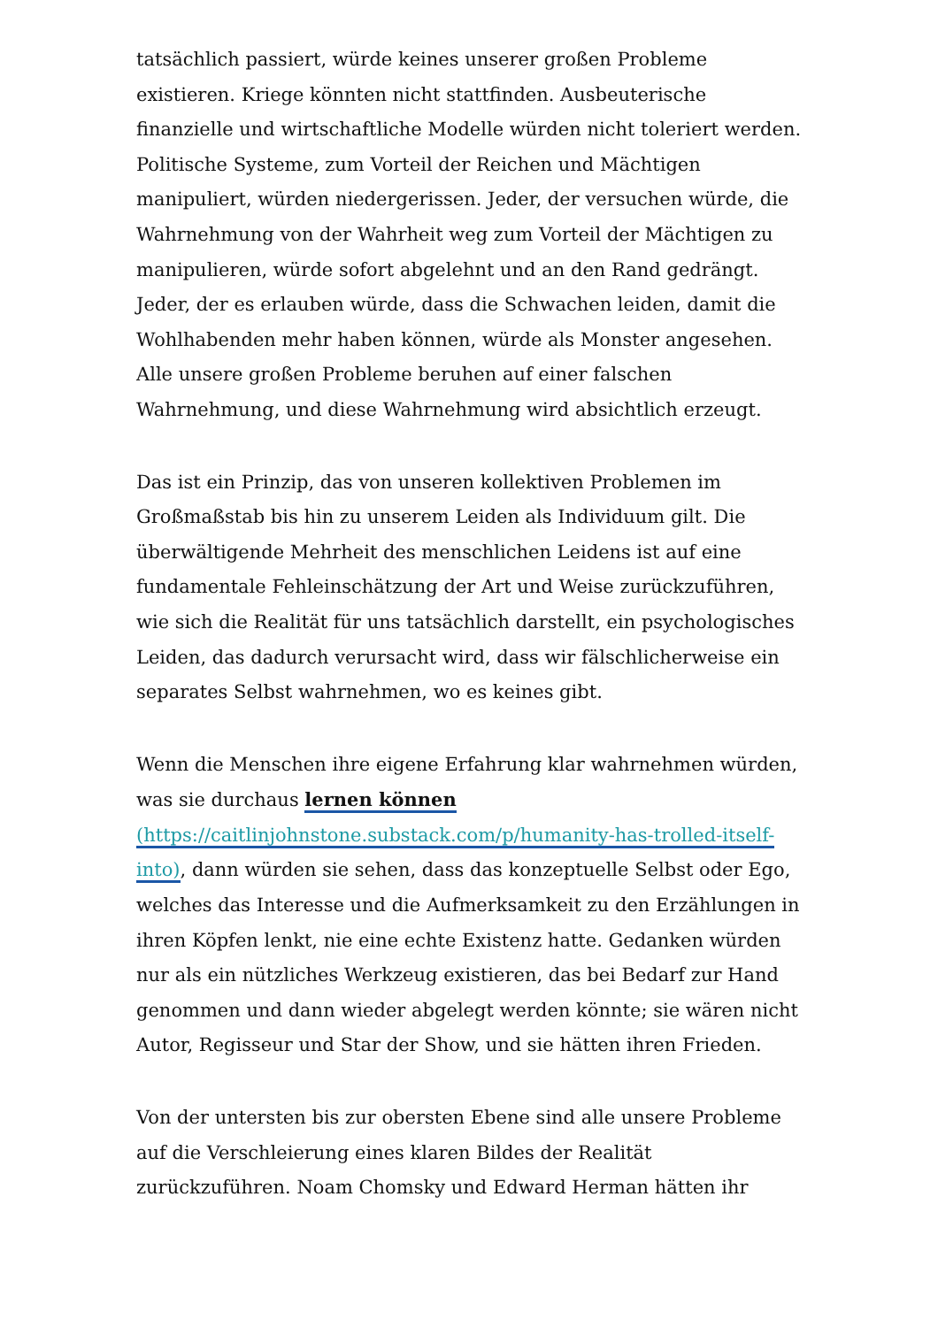tatsächlich passiert, würde keines unserer großen Probleme existieren. Kriege könnten nicht stattfinden. Ausbeuterische finanzielle und wirtschaftliche Modelle würden nicht toleriert werden. Politische Systeme, zum Vorteil der Reichen und Mächtigen manipuliert, würden niedergerissen. Jeder, der versuchen würde, die Wahrnehmung von der Wahrheit weg zum Vorteil der Mächtigen zu manipulieren, würde sofort abgelehnt und an den Rand gedrängt. Jeder, der es erlauben würde, dass die Schwachen leiden, damit die Wohlhabenden mehr haben können, würde als Monster angesehen. Alle unsere großen Probleme beruhen auf einer falschen Wahrnehmung, und diese Wahrnehmung wird absichtlich erzeugt.
Das ist ein Prinzip, das von unseren kollektiven Problemen im Großmaßstab bis hin zu unserem Leiden als Individuum gilt. Die überwältigende Mehrheit des menschlichen Leidens ist auf eine fundamentale Fehleinschätzung der Art und Weise zurückzuführen, wie sich die Realität für uns tatsächlich darstellt, ein psychologisches Leiden, das dadurch verursacht wird, dass wir fälschlicherweise ein separates Selbst wahrnehmen, wo es keines gibt.
Wenn die Menschen ihre eigene Erfahrung klar wahrnehmen würden, was sie durchaus lernen können (https://caitlinjohnstone.substack.com/p/humanity-has-trolled-itself-into), dann würden sie sehen, dass das konzeptuelle Selbst oder Ego, welches das Interesse und die Aufmerksamkeit zu den Erzählungen in ihren Köpfen lenkt, nie eine echte Existenz hatte. Gedanken würden nur als ein nützliches Werkzeug existieren, das bei Bedarf zur Hand genommen und dann wieder abgelegt werden könnte; sie wären nicht Autor, Regisseur und Star der Show, und sie hätten ihren Frieden.
Von der untersten bis zur obersten Ebene sind alle unsere Probleme auf die Verschleierung eines klaren Bildes der Realität zurückzuführen. Noam Chomsky und Edward Herman hätten ihr